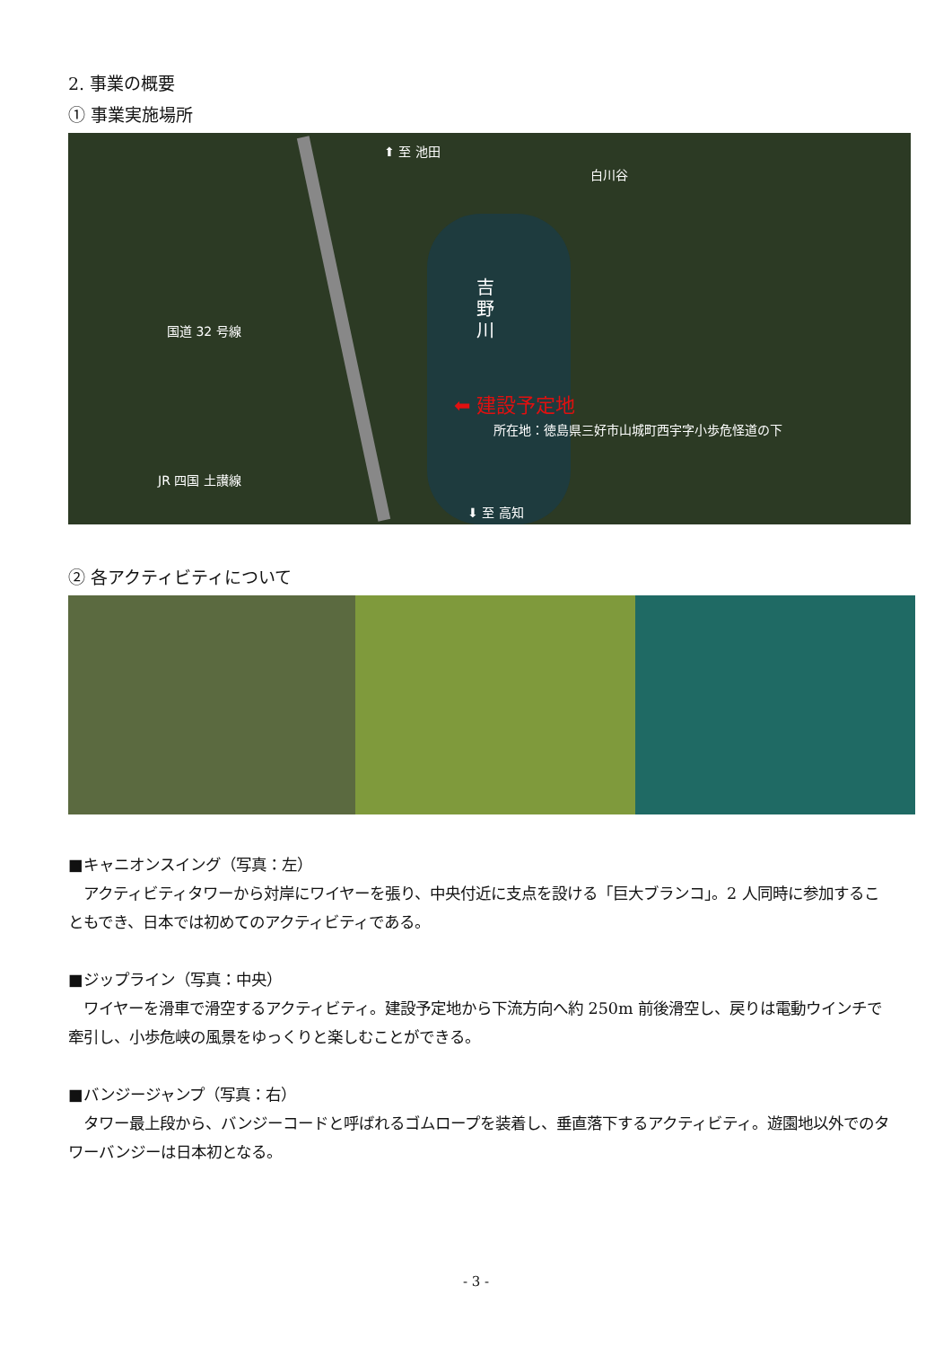2. 事業の概要
① 事業実施場所
⬆ 至 池田
白川谷
吉野川
国道 32 号線
⬅ 建設予定地
所在地：徳島県三好市山城町西宇字小歩危怪道の下
JR 四国 土讃線
⬇ 至 高知
② 各アクティビティについて
■キャニオンスイング（写真：左）
　アクティビティタワーから対岸にワイヤーを張り、中央付近に支点を設ける「巨大ブランコ」。2 人同時に参加することもでき、日本では初めてのアクティビティである。
■ジップライン（写真：中央）
　ワイヤーを滑車で滑空するアクティビティ。建設予定地から下流方向へ約 250m 前後滑空し、戻りは電動ウインチで牽引し、小歩危峡の風景をゆっくりと楽しむことができる。
■バンジージャンプ（写真：右）
　タワー最上段から、バンジーコードと呼ばれるゴムロープを装着し、垂直落下するアクティビティ。遊園地以外でのタワーバンジーは日本初となる。
- 3 -